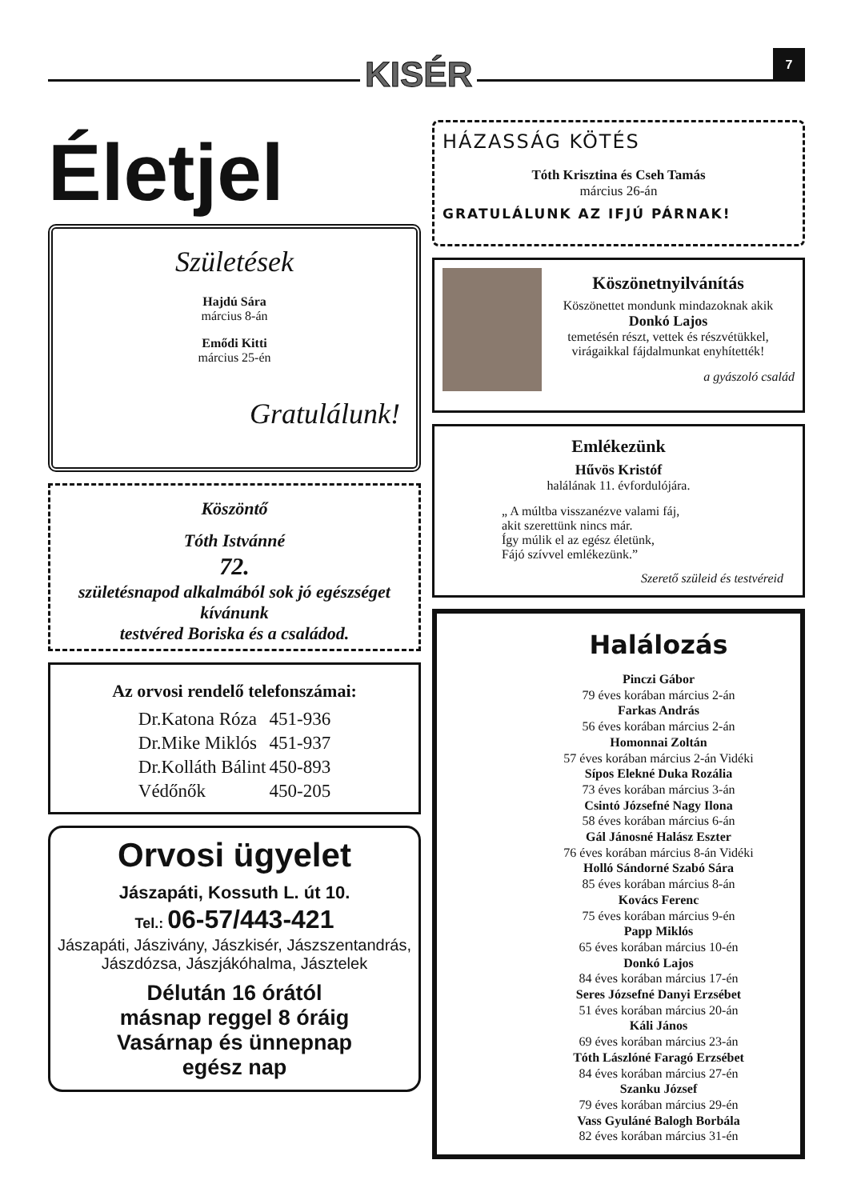KISÉR 7
Életjel
Születések
Hajdú Sára
március 8-án
Emődi Kitti
március 25-én
Gratulálunk!
Köszöntő
Tóth Istvánné
72.
születésnapod alkalmából sok jó egészséget kívánunk
testvéred Boriska és a családod.
Az orvosi rendelő telefonszámai:
| Dr.Katona Róza | 451-936 |
| Dr.Mike Miklós | 451-937 |
| Dr.Kolláth Bálint | 450-893 |
| Védőnők | 450-205 |
Orvosi ügyelet
Jászapáti, Kossuth L. út 10.
Tel.: 06-57/443-421
Jászapáti, Jászivány, Jászkisér, Jászszentandrás, Jászdózsa, Jászjákóhalma, Jásztelek
Délután 16 órától
másnap reggel 8 óráig
Vasárnap és ünnepnap
egész nap
HÁZASSÁG KÖTÉS
Tóth Krisztina és Cseh Tamás
március 26-án
GRATULÁLUNK AZ IFJÚ PÁRNAK!
Köszönetnyilvánítás
Köszönettet mondunk mindazoknak akik
Donkó Lajos
temetésén részt, vettek és részvétükkel, virágaikkal fájdalmunkat enyhítették!
a gyászoló család
Emlékezünk
Hűvös Kristóf
halálának 11. évfordulójára.
„ A múltba visszanézve valami fáj,
akit szerettünk nincs már.
Így múlik el az egész életünk,
Fájó szívvel emlékezünk.”
Szerető szüleid és testvéreid
Halálozás
Pinczi Gábor
79 éves korában március 2-án
Farkas András
56 éves korában március 2-án
Homonnai Zoltán
57 éves korában március 2-án Vidéki
Sípos Elekné Duka Rozália
73 éves korában március 3-án
Csintó Józsefné Nagy Ilona
58 éves korában március 6-án
Gál Jánosné Halász Eszter
76 éves korában március 8-án Vidéki
Holló Sándorné Szabó Sára
85 éves korában március 8-án
Kovács Ferenc
75 éves korában március 9-én
Papp Miklós
65 éves korában március 10-én
Donkó Lajos
84 éves korában március 17-én
Seres Józsefné Danyi Erzsébet
51 éves korában március 20-án
Káli János
69 éves korában március 23-án
Tóth Lászlóné Faragó Erzsébet
84 éves korában március 27-én
Szanku József
79 éves korában március 29-én
Vass Gyuláné Balogh Borbála
82 éves korában március 31-én